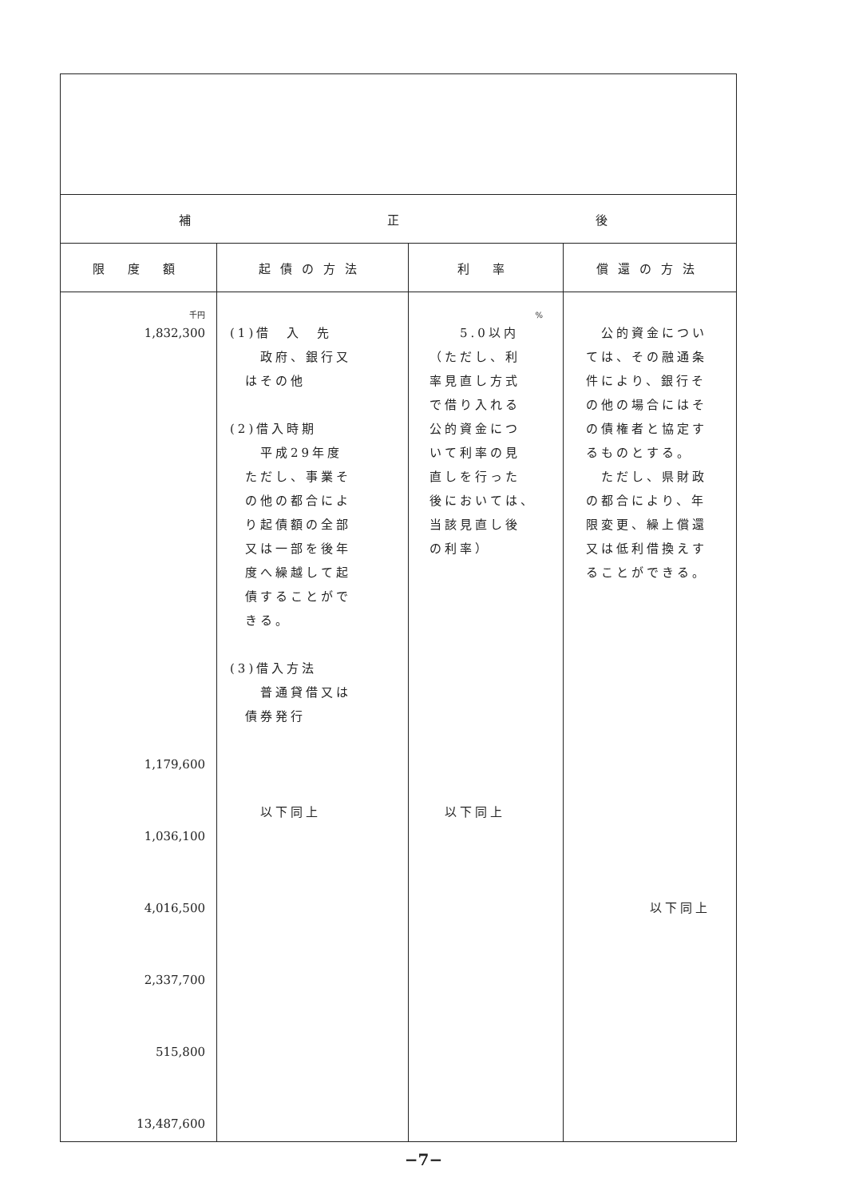| 補 正 後 | | | |
| --- | --- | --- | --- |
| 限 度 額 | 起債の方法 | 利 率 | 償還の方法 |
| 千円 1,832,300 1,179,600 1,036,100 4,016,500 2,337,700 515,800 13,487,600 | (1)借 入 先 政府、銀行又 はその他 (2)借入時期 平成29年度 ただし、事業そ の他の都合によ り起債額の全部 又は一部を後年 度へ繰越して起 債することがで きる。 (3)借入方法 普通貸借又は 債券発行 以下同上 | % 5.0以内 （ただし、利 率見直し方式 で借り入れる 公的資金につ いて利率の見 直しを行った 後においては、 当該見直し後 の利率） 以下同上 | 公的資金については、その融通条件により、銀行その他の場合にはその債権者と協定するものとする。 ただし、県財政の都合により、年限変更、繰上償還又は低利借換えすることができる。 以下同上 |
−7−